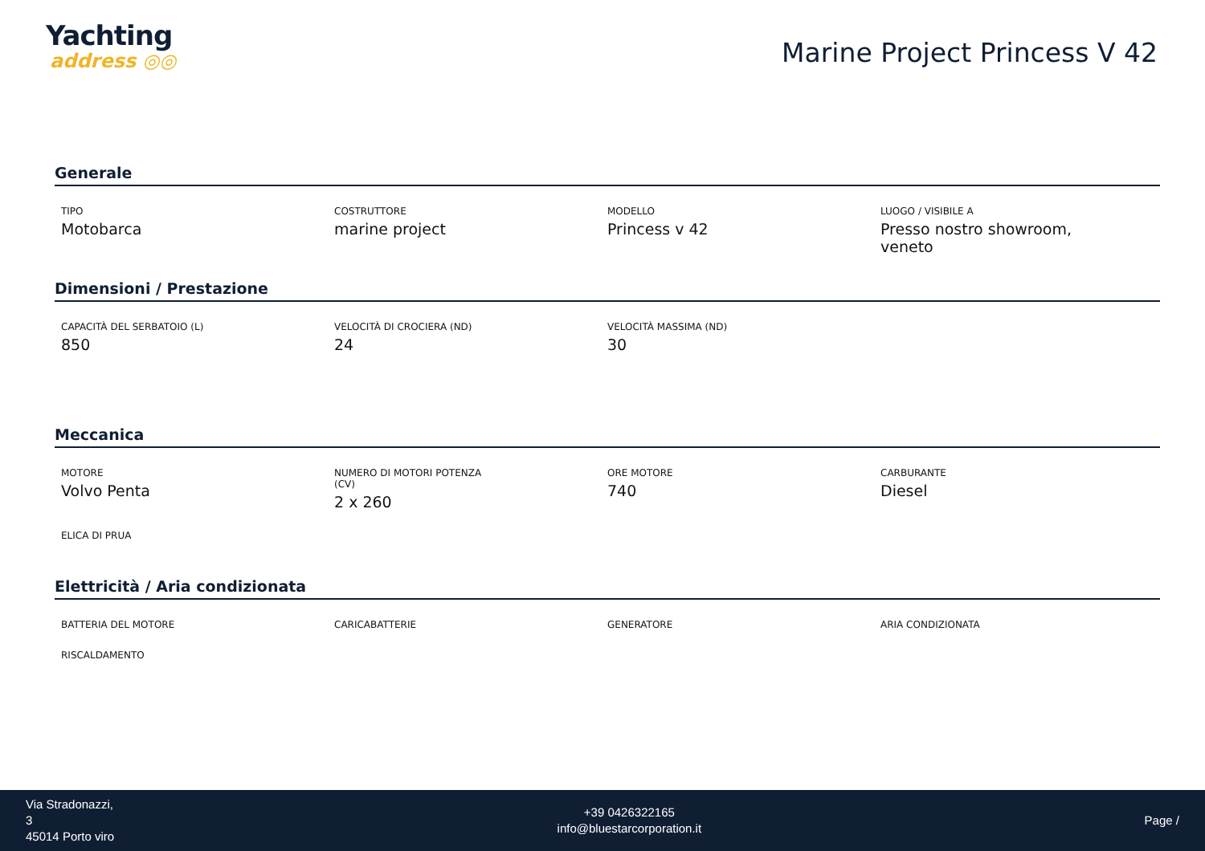Yachting
address ◎◎
Marine Project Princess V 42
Generale
TIPO
Motobarca
COSTRUTTORE
marine project
MODELLO
Princess v 42
LUOGO / VISIBILE A
Presso nostro showroom, veneto
Dimensioni / Prestazione
CAPACITÀ DEL SERBATOIO (L)
850
VELOCITÀ DI CROCIERA (ND)
24
VELOCITÀ MASSIMA (ND)
30
Meccanica
MOTORE
Volvo Penta
NUMERO DI MOTORI POTENZA (CV)
2 x 260
ORE MOTORE
740
CARBURANTE
Diesel
ELICA DI PRUA
Elettricità / Aria condizionata
BATTERIA DEL MOTORE
CARICABATTERIE
GENERATORE
ARIA CONDIZIONATA
RISCALDAMENTO
Via Stradonazzi,
3
45014 Porto viro
+39 0426322165
info@bluestarcorporation.it
Page /